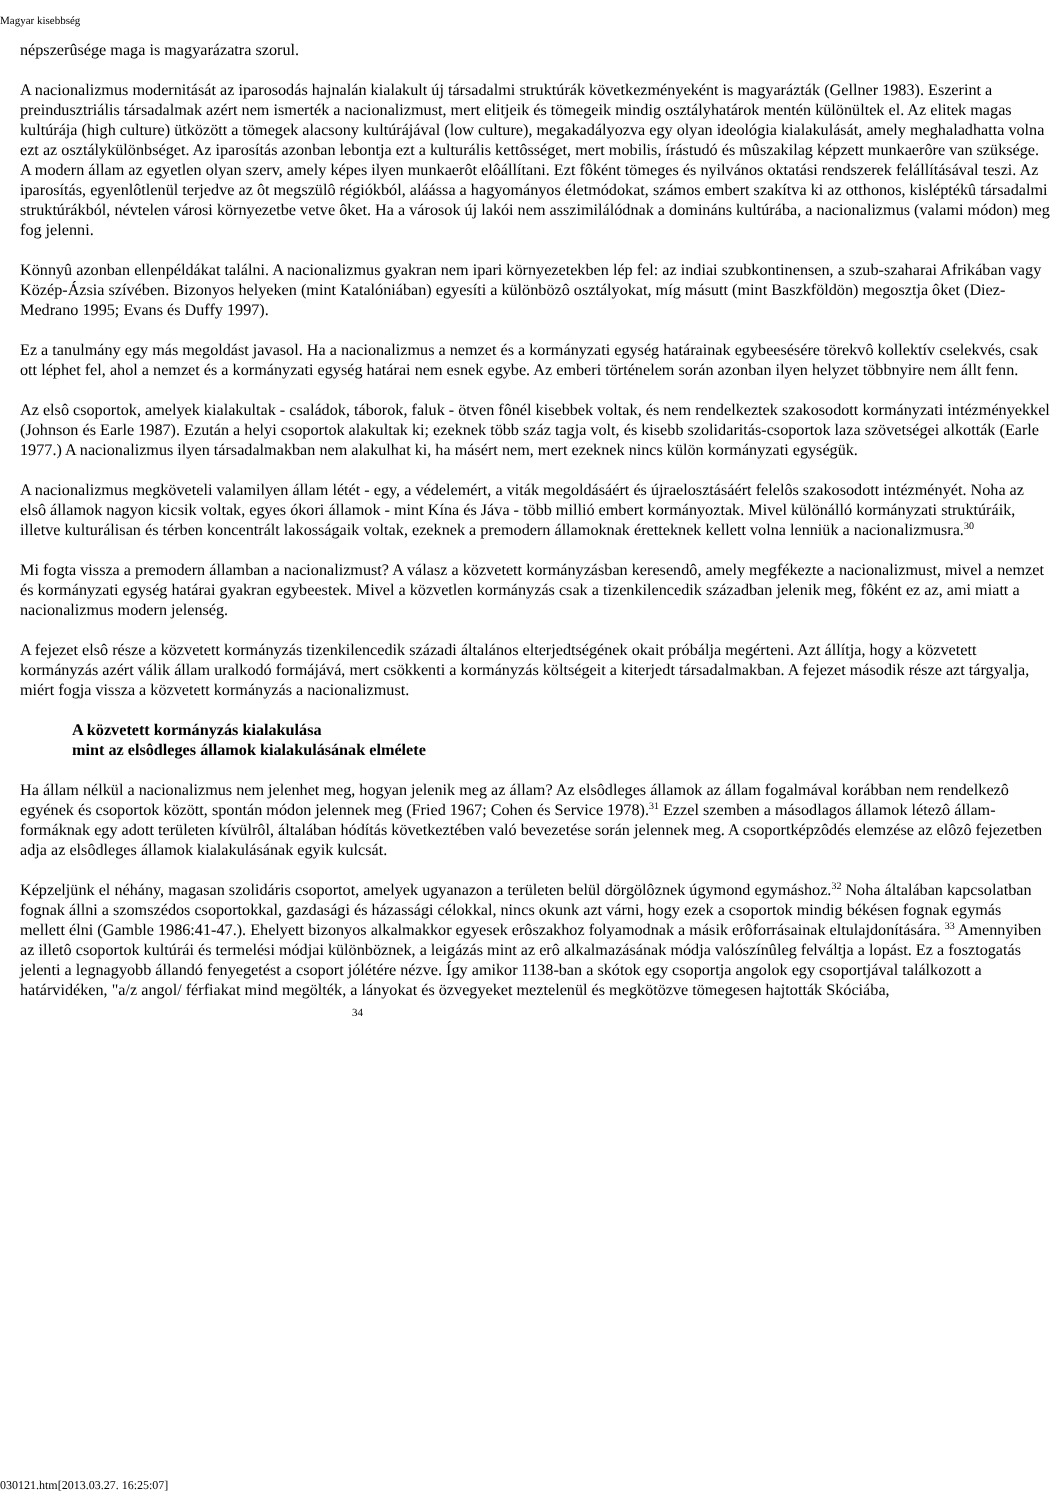Magyar kisebbség
népszerûsége maga is magyarázatra szorul.
A nacionalizmus modernitását az iparosodás hajnalán kialakult új társadalmi struktúrák következményeként is magyarázták (Gellner 1983). Eszerint a preindusztriális társadalmak azért nem ismerték a nacionalizmust, mert elitjeik és tömegeik mindig osztályhatárok mentén különültek el. Az elitek magas kultúrája (high culture) ütközött a tömegek alacsony kultúrájával (low culture), megakadályozva egy olyan ideológia kialakulását, amely meghaladhatta volna ezt az osztálykülönbséget. Az iparosítás azonban lebontja ezt a kulturális kettôsséget, mert mobilis, írástudó és mûszakilag képzett munkaerôre van szüksége. A modern állam az egyetlen olyan szerv, amely képes ilyen munkaerôt elôállítani. Ezt fôként tömeges és nyilvános oktatási rendszerek felállításával teszi. Az iparosítás, egyenlôtlenül terjedve az ôt megszülô régiókból, aláássa a hagyományos életmódokat, számos embert szakítva ki az otthonos, kisléptékû társadalmi struktúrákból, névtelen városi környezetbe vetve ôket. Ha a városok új lakói nem asszimilálódnak a domináns kultúrába, a nacionalizmus (valami módon) meg fog jelenni.
Könnyû azonban ellenpéldákat találni. A nacionalizmus gyakran nem ipari környezetekben lép fel: az indiai szubkontinensen, a szub-szaharai Afrikában vagy Közép-Ázsia szívében. Bizonyos helyeken (mint Katalóniában) egyesíti a különbözô osztályokat, míg másutt (mint Baszkföldön) megosztja ôket (Diez-Medrano 1995; Evans és Duffy 1997).
Ez a tanulmány egy más megoldást javasol. Ha a nacionalizmus a nemzet és a kormányzati egység határainak egybeesésére törekvô kollektív cselekvés, csak ott léphet fel, ahol a nemzet és a kormányzati egység határai nem esnek egybe. Az emberi történelem során azonban ilyen helyzet többnyire nem állt fenn.
Az elsô csoportok, amelyek kialakultak - családok, táborok, faluk - ötven fônél kisebbek voltak, és nem rendelkeztek szakosodott kormányzati intézményekkel (Johnson és Earle 1987). Ezután a helyi csoportok alakultak ki; ezeknek több száz tagja volt, és kisebb szolidaritás-csoportok laza szövetségei alkották (Earle 1977.) A nacionalizmus ilyen társadalmakban nem alakulhat ki, ha másért nem, mert ezeknek nincs külön kormányzati egységük.
A nacionalizmus megköveteli valamilyen állam létét - egy, a védelemért, a viták megoldásáért és újraelosztásáért felelôs szakosodott intézményét. Noha az elsô államok nagyon kicsik voltak, egyes ókori államok - mint Kína és Jáva - több millió embert kormányoztak. Mivel különálló kormányzati struktúráik, illetve kulturálisan és térben koncentrált lakosságaik voltak, ezeknek a premodern államoknak éretteknek kellett volna lenniük a nacionalizmusra.<sup>30</sup>
Mi fogta vissza a premodern államban a nacionalizmust? A válasz a közvetett kormányzásban keresendô, amely megfékezte a nacionalizmust, mivel a nemzet és kormányzati egység határai gyakran egybeestek. Mivel a közvetlen kormányzás csak a tizenkilencedik században jelenik meg, fôként ez az, ami miatt a nacionalizmus modern jelenség.
A fejezet elsô része a közvetett kormányzás tizenkilencedik századi általános elterjedtségének okait próbálja megérteni. Azt állítja, hogy a közvetett kormányzás azért válik állam uralkodó formájává, mert csökkenti a kormányzás költségeit a kiterjedt társadalmakban. A fejezet második része azt tárgyalja, miért fogja vissza a közvetett kormányzás a nacionalizmust.
A közvetett kormányzás kialakulása
mint az elsôdleges államok kialakulásának elmélete
Ha állam nélkül a nacionalizmus nem jelenhet meg, hogyan jelenik meg az állam? Az elsôdleges államok az állam fogalmával korábban nem rendelkezô egyének és csoportok között, spontán módon jelennek meg (Fried 1967; Cohen és Service 1978).<sup>31</sup> Ezzel szemben a másodlagos államok létezô állam-formáknak egy adott területen kívülrôl, általában hódítás következtében való bevezetése során jelennek meg. A csoportképzôdés elemzése az elôzô fejezetben adja az elsôdleges államok kialakulásának egyik kulcsát.
Képzeljünk el néhány, magasan szolidáris csoportot, amelyek ugyanazon a területen belül dörgölôznek úgymond egymáshoz.<sup>32</sup> Noha általában kapcsolatban fognak állni a szomszédos csoportokkal, gazdasági és házassági célokkal, nincs okunk azt várni, hogy ezek a csoportok mindig békésen fognak egymás mellett élni (Gamble 1986:41-47.). Ehelyett bizonyos alkalmakkor egyesek erôszakhoz folyamodnak a másik erôforrásainak eltulajdonítására. <sup>33</sup> Amennyiben az illetô csoportok kultúrái és termelési módjai különböznek, a leigázás mint az erô alkalmazásának módja valószínûleg felváltja a lopást. Ez a fosztogatás jelenti a legnagyobb állandó fenyegetést a csoport jólétére nézve. Így amikor 1138-ban a skótok egy csoportja angolok egy csoportjával találkozott a határvidéken, "a/z angol/ férfiakat mind megölték, a lányokat és özvegyeket meztelenül és megkötözve tömegesen hajtották Skóciába,
34
030121.htm[2013.03.27. 16:25:07]